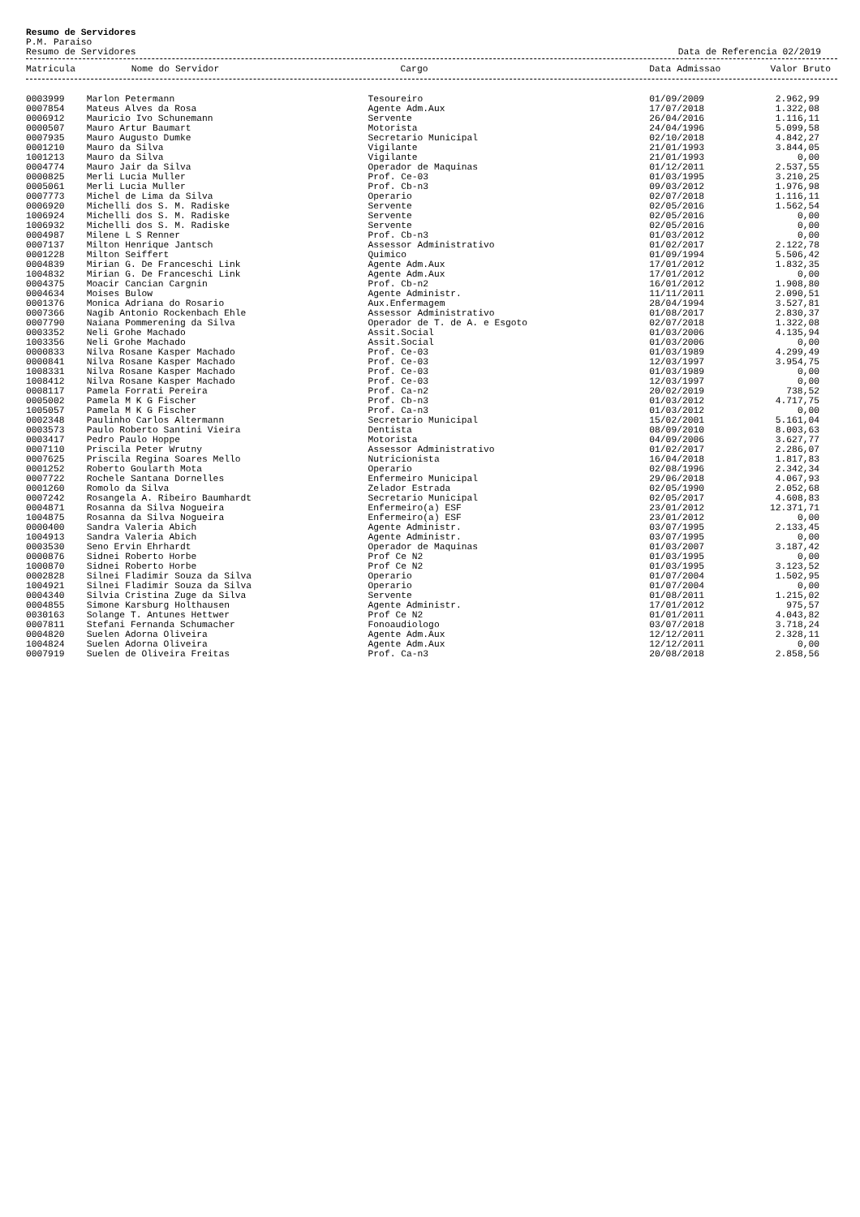Resumo de Servidores
P.M. Paraiso
Resumo de Servidores Data de Referencia 02/2019
| Matricula | Nome do Servidor | Cargo | Data Admissao | Valor Bruto |
| --- | --- | --- | --- | --- |
| 0003999 | Marlon Petermann | Tesoureiro | 01/09/2009 | 2.962,99 |
| 0007854 | Mateus Alves da Rosa | Agente Adm.Aux | 17/07/2018 | 1.322,08 |
| 0006912 | Mauricio Ivo Schunemann | Servente | 26/04/2016 | 1.116,11 |
| 0000507 | Mauro Artur Baumart | Motorista | 24/04/1996 | 5.099,58 |
| 0007935 | Mauro Augusto Dumke | Secretario Municipal | 02/10/2018 | 4.842,27 |
| 0001210 | Mauro da Silva | Vigilante | 21/01/1993 | 3.844,05 |
| 1001213 | Mauro da Silva | Vigilante | 21/01/1993 | 0,00 |
| 0004774 | Mauro Jair da Silva | Operador de Maquinas | 01/12/2011 | 2.537,55 |
| 0000825 | Merli Lucia Muller | Prof. Ce-03 | 01/03/1995 | 3.210,25 |
| 0005061 | Merli Lucia Muller | Prof. Cb-n3 | 09/03/2012 | 1.976,98 |
| 0007773 | Michel de Lima da Silva | Operario | 02/07/2018 | 1.116,11 |
| 0006920 | Michelli dos S. M. Radiske | Servente | 02/05/2016 | 1.562,54 |
| 1006924 | Michelli dos S. M. Radiske | Servente | 02/05/2016 | 0,00 |
| 1006932 | Michelli dos S. M. Radiske | Servente | 02/05/2016 | 0,00 |
| 0004987 | Milene L S Renner | Prof. Cb-n3 | 01/03/2012 | 0,00 |
| 0007137 | Milton Henrique Jantsch | Assessor Administrativo | 01/02/2017 | 2.122,78 |
| 0001228 | Milton Seiffert | Quimico | 01/09/1994 | 5.506,42 |
| 0004839 | Mirian G. De Franceschi Link | Agente Adm.Aux | 17/01/2012 | 1.832,35 |
| 1004832 | Mirian G. De Franceschi Link | Agente Adm.Aux | 17/01/2012 | 0,00 |
| 0004375 | Moacir Cancian Cargnin | Prof. Cb-n2 | 16/01/2012 | 1.908,80 |
| 0004634 | Moises Bulow | Agente Administr. | 11/11/2011 | 2.090,51 |
| 0001376 | Monica Adriana do Rosario | Aux.Enfermagem | 28/04/1994 | 3.527,81 |
| 0007366 | Nagib Antonio Rockenbach Ehle | Assessor Administrativo | 01/08/2017 | 2.830,37 |
| 0007790 | Naiana Pommerening da Silva | Operador de T. de A. e Esgoto | 02/07/2018 | 1.322,08 |
| 0003352 | Neli Grohe Machado | Assit.Social | 01/03/2006 | 4.135,94 |
| 1003356 | Neli Grohe Machado | Assit.Social | 01/03/2006 | 0,00 |
| 0000833 | Nilva Rosane Kasper Machado | Prof. Ce-03 | 01/03/1989 | 4.299,49 |
| 0000841 | Nilva Rosane Kasper Machado | Prof. Ce-03 | 12/03/1997 | 3.954,75 |
| 1008331 | Nilva Rosane Kasper Machado | Prof. Ce-03 | 01/03/1989 | 0,00 |
| 1008412 | Nilva Rosane Kasper Machado | Prof. Ce-03 | 12/03/1997 | 0,00 |
| 0008117 | Pamela Forrati Pereira | Prof. Ca-n2 | 20/02/2019 | 738,52 |
| 0005002 | Pamela M K G Fischer | Prof. Cb-n3 | 01/03/2012 | 4.717,75 |
| 1005057 | Pamela M K G Fischer | Prof. Ca-n3 | 01/03/2012 | 0,00 |
| 0002348 | Paulinho Carlos Altermann | Secretario Municipal | 15/02/2001 | 5.161,04 |
| 0003573 | Paulo Roberto Santini Vieira | Dentista | 08/09/2010 | 8.003,63 |
| 0003417 | Pedro Paulo Hoppe | Motorista | 04/09/2006 | 3.627,77 |
| 0007110 | Priscila Peter Wrutny | Assessor Administrativo | 01/02/2017 | 2.286,07 |
| 0007625 | Priscila Regina Soares Mello | Nutricionista | 16/04/2018 | 1.817,83 |
| 0001252 | Roberto Goularth Mota | Operario | 02/08/1996 | 2.342,34 |
| 0007722 | Rochele Santana Dornelles | Enfermeiro Municipal | 29/06/2018 | 4.067,93 |
| 0001260 | Romolo da Silva | Zelador Estrada | 02/05/1990 | 2.052,68 |
| 0007242 | Rosangela A. Ribeiro Baumhardt | Secretario Municipal | 02/05/2017 | 4.608,83 |
| 0004871 | Rosanna da Silva Nogueira | Enfermeiro(a) ESF | 23/01/2012 | 12.371,71 |
| 1004875 | Rosanna da Silva Nogueira | Enfermeiro(a) ESF | 23/01/2012 | 0,00 |
| 0000400 | Sandra Valeria Abich | Agente Administr. | 03/07/1995 | 2.133,45 |
| 1004913 | Sandra Valeria Abich | Agente Administr. | 03/07/1995 | 0,00 |
| 0003530 | Seno Ervin Ehrhardt | Operador de Maquinas | 01/03/2007 | 3.187,42 |
| 0000876 | Sidnei Roberto Horbe | Prof Ce N2 | 01/03/1995 | 0,00 |
| 1000870 | Sidnei Roberto Horbe | Prof Ce N2 | 01/03/1995 | 3.123,52 |
| 0002828 | Silnei Fladimir Souza da Silva | Operario | 01/07/2004 | 1.502,95 |
| 1004921 | Silnei Fladimir Souza da Silva | Operario | 01/07/2004 | 0,00 |
| 0004340 | Silvia Cristina Zuge da Silva | Servente | 01/08/2011 | 1.215,02 |
| 0004855 | Simone Karsburg Holthausen | Agente Administr. | 17/01/2012 | 975,57 |
| 0030163 | Solange T. Antunes Hettwer | Prof Ce N2 | 01/01/2011 | 4.043,82 |
| 0007811 | Stefani Fernanda Schumacher | Fonoaudiologo | 03/07/2018 | 3.718,24 |
| 0004820 | Suelen Adorna Oliveira | Agente Adm.Aux | 12/12/2011 | 2.328,11 |
| 1004824 | Suelen Adorna Oliveira | Agente Adm.Aux | 12/12/2011 | 0,00 |
| 0007919 | Suelen de Oliveira Freitas | Prof. Ca-n3 | 20/08/2018 | 2.858,56 |